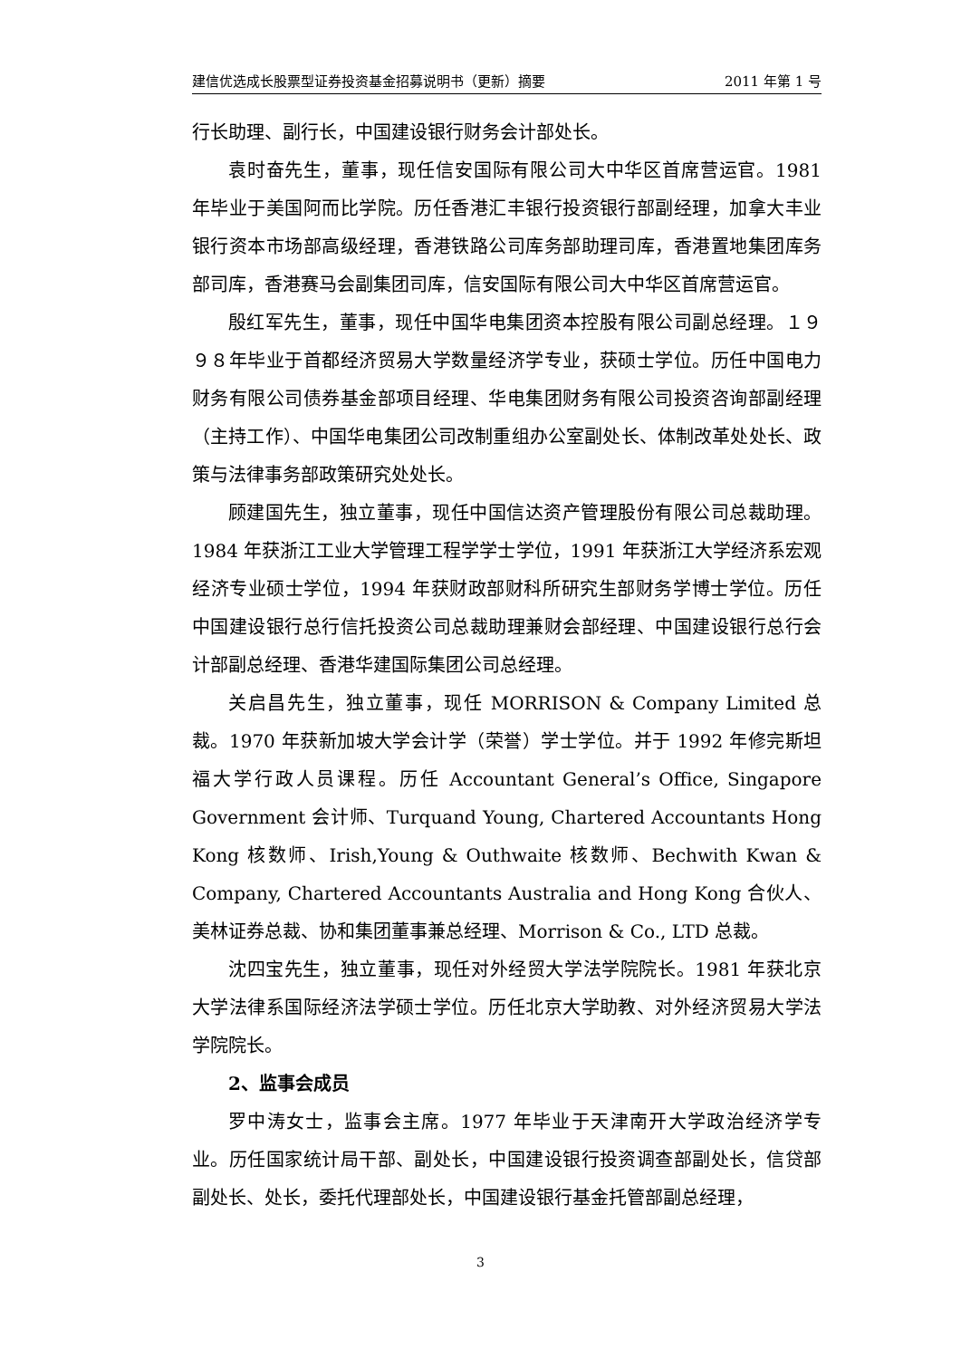建信优选成长股票型证券投资基金招募说明书（更新）摘要 2011 年第 1 号
行长助理、副行长，中国建设银行财务会计部处长。
袁时奋先生，董事，现任信安国际有限公司大中华区首席营运官。1981 年毕业于美国阿而比学院。历任香港汇丰银行投资银行部副经理，加拿大丰业银行资本市场部高级经理，香港铁路公司库务部助理司库，香港置地集团库务部司库，香港赛马会副集团司库，信安国际有限公司大中华区首席营运官。
殷红军先生，董事，现任中国华电集团资本控股有限公司副总经理。１９９８年毕业于首都经济贸易大学数量经济学专业，获硕士学位。历任中国电力财务有限公司债券基金部项目经理、华电集团财务有限公司投资咨询部副经理（主持工作）、中国华电集团公司改制重组办公室副处长、体制改革处处长、政策与法律事务部政策研究处处长。
顾建国先生，独立董事，现任中国信达资产管理股份有限公司总裁助理。1984 年获浙江工业大学管理工程学学士学位，1991 年获浙江大学经济系宏观经济专业硕士学位，1994 年获财政部财科所研究生部财务学博士学位。历任中国建设银行总行信托投资公司总裁助理兼财会部经理、中国建设银行总行会计部副总经理、香港华建国际集团公司总经理。
关启昌先生，独立董事，现任 MORRISON & Company Limited 总裁。1970 年获新加坡大学会计学（荣誉）学士学位。并于 1992 年修完斯坦福大学行政人员课程。历任 Accountant General’s Office, Singapore Government 会计师、Turquand Young, Chartered Accountants Hong Kong 核数师、Irish,Young & Outhwaite 核数师、Bechwith Kwan & Company, Chartered Accountants Australia and Hong Kong 合伙人、美林证券总裁、协和集团董事兼总经理、Morrison & Co., LTD 总裁。
沈四宝先生，独立董事，现任对外经贸大学法学院院长。1981 年获北京大学法律系国际经济法学硕士学位。历任北京大学助教、对外经济贸易大学法学院院长。
2、监事会成员
罗中涛女士，监事会主席。1977 年毕业于天津南开大学政治经济学专业。历任国家统计局干部、副处长，中国建设银行投资调查部副处长，信贷部副处长、处长，委托代理部处长，中国建设银行基金托管部副总经理，
3